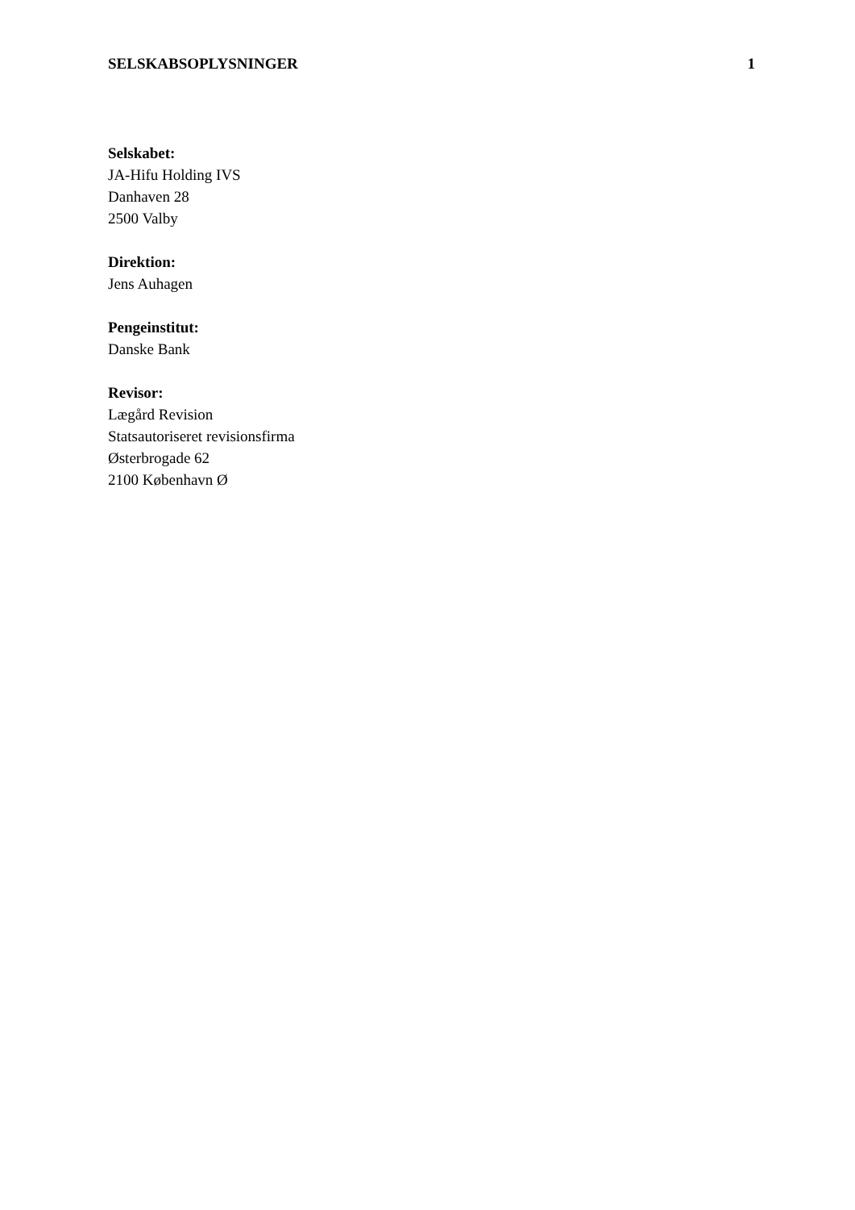SELSKABSOPLYSNINGER 1
Selskabet:
JA-Hifu Holding IVS
Danhaven 28
2500 Valby
Direktion:
Jens Auhagen
Pengeinstitut:
Danske Bank
Revisor:
Lægård Revision
Statsautoriseret revisionsfirma
Østerbrogade 62
2100 København Ø